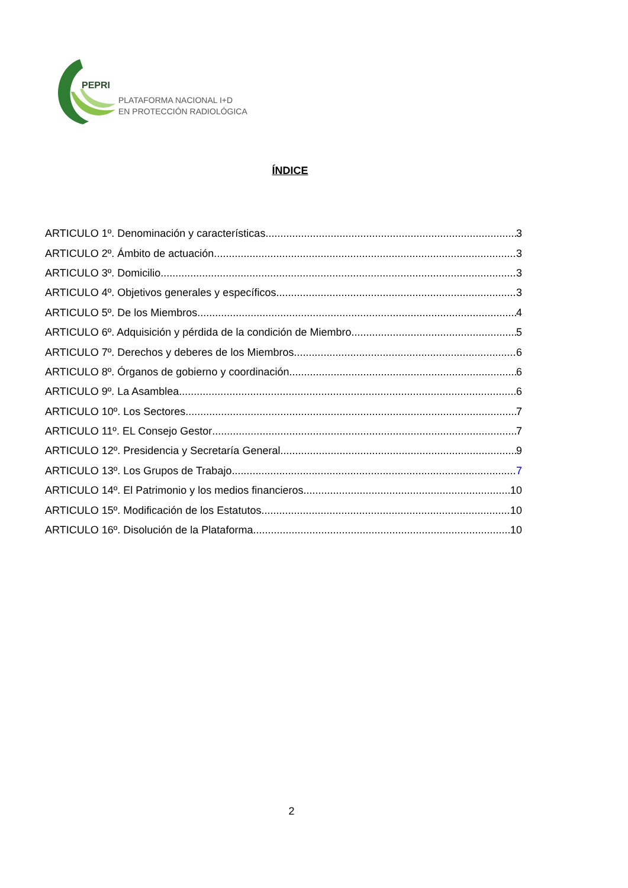PEPRI
PLATAFORMA NACIONAL I+D
EN PROTECCIÓN RADIOLÓGICA
ÍNDICE
ARTICULO 1º. Denominación y características 3
ARTICULO 2º. Ámbito de actuación. 3
ARTICULO 3º. Domicilio. 3
ARTICULO 4º. Objetivos generales y específicos. 3
ARTICULO 5º. De los Miembros. 4
ARTICULO 6º. Adquisición y pérdida de la condición de Miembro. 5
ARTICULO 7º. Derechos y deberes de los Miembros 6
ARTICULO 8º. Órganos de gobierno y coordinación 6
ARTICULO 9º. La Asamblea 6
ARTICULO 10º. Los Sectores 7
ARTICULO 11º. EL Consejo Gestor 7
ARTICULO 12º. Presidencia y Secretaría General 9
ARTICULO 13º. Los Grupos de Trabajo 7
ARTICULO 14º. El Patrimonio y los medios financieros 10
ARTICULO 15º. Modificación de los Estatutos 10
ARTICULO 16º. Disolución de la Plataforma 10
2